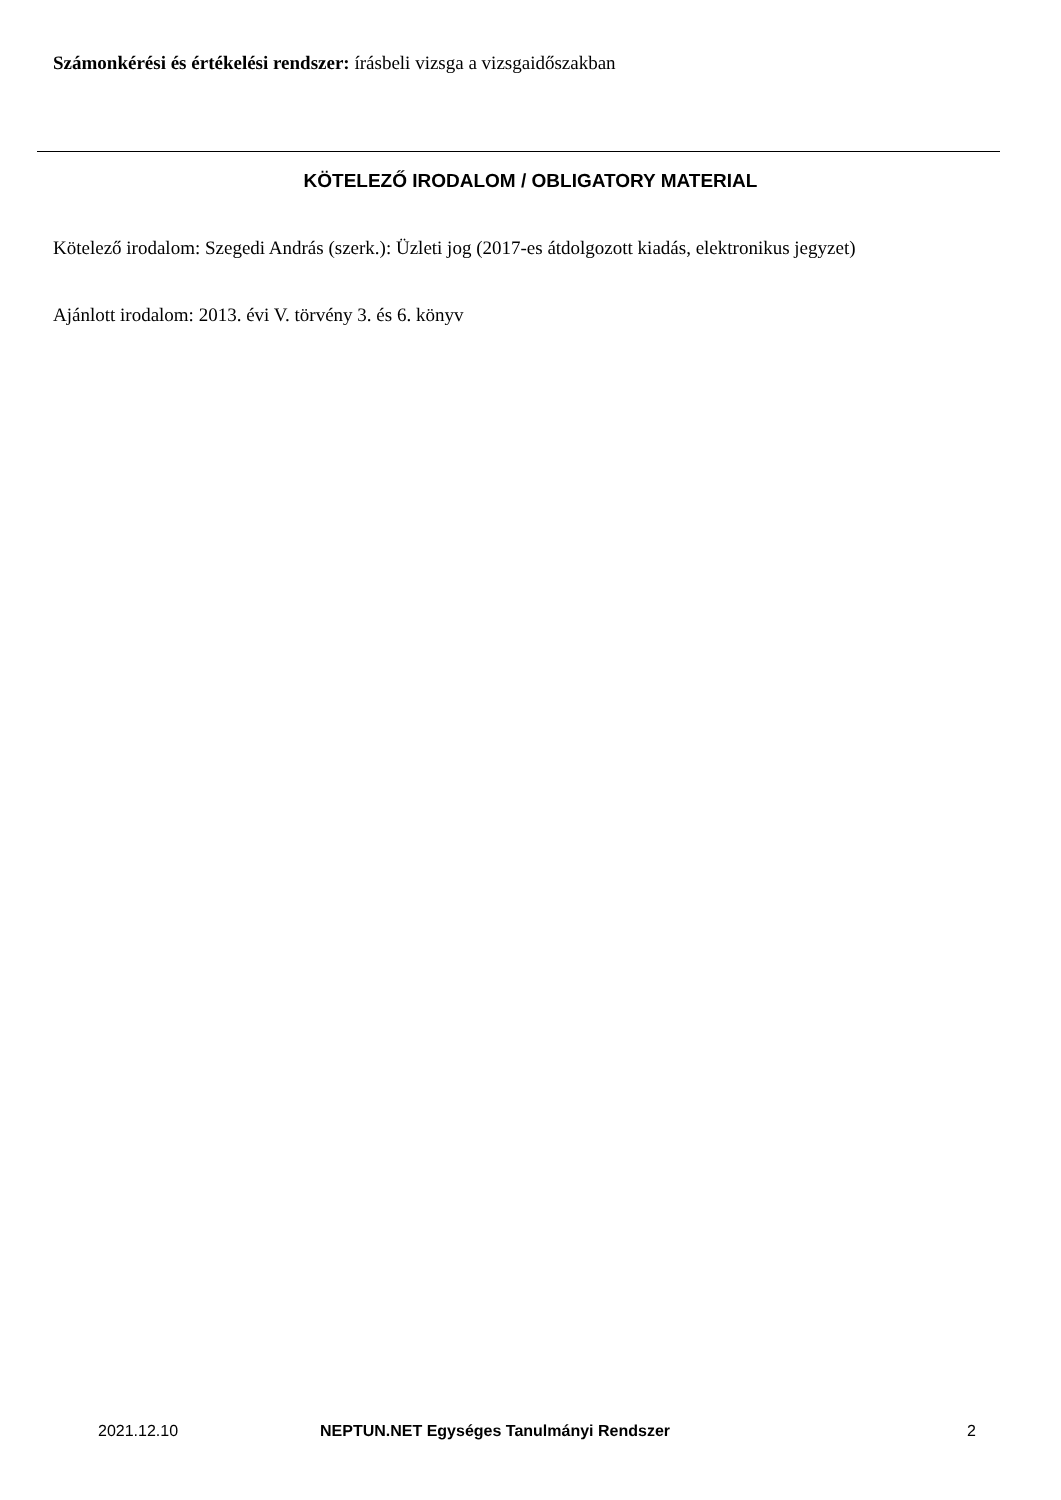Számonkérési és értékelési rendszer: írásbeli vizsga a vizsgaidőszakban
KÖTELEZŐ IRODALOM / OBLIGATORY MATERIAL
Kötelező irodalom: Szegedi András (szerk.): Üzleti jog (2017-es átdolgozott kiadás, elektronikus jegyzet)
Ajánlott irodalom: 2013. évi V. törvény 3. és 6. könyv
2021.12.10
NEPTUN.NET Egységes Tanulmányi Rendszer
2